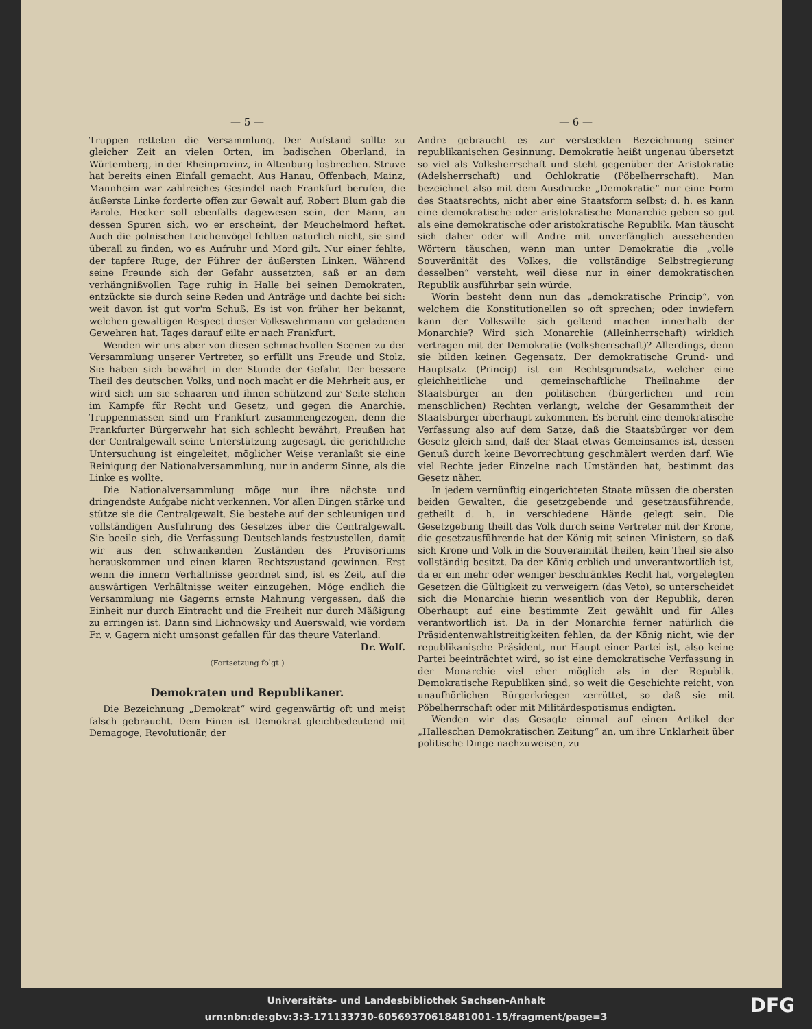— 5 —
Truppen retteten die Versammlung. Der Aufstand sollte zu gleicher Zeit an vielen Orten, im badischen Oberland, in Würtemberg, in der Rheinprovinz, in Altenburg losbrechen. Struve hat bereits einen Einfall gemacht. Aus Hanau, Offenbach, Mainz, Mannheim war zahlreiches Gesindel nach Frankfurt berufen, die äußerste Linke forderte offen zur Gewalt auf, Robert Blum gab die Parole. Hecker soll ebenfalls dagewesen sein, der Mann, an dessen Spuren sich, wo er erscheint, der Meuchelmord heftet. Auch die polnischen Leichenvögel fehlten natürlich nicht, sie sind überall zu finden, wo es Aufruhr und Mord gilt. Nur einer fehlte, der tapfere Ruge, der Führer der äußersten Linken. Während seine Freunde sich der Gefahr aussetzten, saß er an dem verhängnißvollen Tage ruhig in Halle bei seinen Demokraten, entzückte sie durch seine Reden und Anträge und dachte bei sich: weit davon ist gut vor'm Schuß. Es ist von früher her bekannt, welchen gewaltigen Respect dieser Volkswehrmann vor geladenen Gewehren hat. Tages darauf eilte er nach Frankfurt.
Wenden wir uns aber von diesen schmachvollen Scenen zu der Versammlung unserer Vertreter, so erfüllt uns Freude und Stolz. Sie haben sich bewährt in der Stunde der Gefahr. Der bessere Theil des deutschen Volks, und noch macht er die Mehrheit aus, er wird sich um sie schaaren und ihnen schützend zur Seite stehen im Kampfe für Recht und Gesetz, und gegen die Anarchie. Truppenmassen sind um Frankfurt zusammengezogen, denn die Frankfurter Bürgerwehr hat sich schlecht bewährt, Preußen hat der Centralgewalt seine Unterstützung zugesagt, die gerichtliche Untersuchung ist eingeleitet, möglicher Weise veranlaßt sie eine Reinigung der Nationalversammlung, nur in anderm Sinne, als die Linke es wollte.
Die Nationalversammlung möge nun ihre nächste und dringendste Aufgabe nicht verkennen. Vor allen Dingen stärke und stütze sie die Centralgewalt. Sie bestehe auf der schleunigen und vollständigen Ausführung des Gesetzes über die Centralgewalt. Sie beeile sich, die Verfassung Deutschlands festzustellen, damit wir aus den schwankenden Zuständen des Provisoriums herauskommen und einen klaren Rechtszustand gewinnen. Erst wenn die innern Verhältnisse geordnet sind, ist es Zeit, auf die auswärtigen Verhältnisse weiter einzugehen. Möge endlich die Versammlung nie Gagerns ernste Mahnung vergessen, daß die Einheit nur durch Eintracht und die Freiheit nur durch Mäßigung zu erringen ist. Dann sind Lichnowsky und Auerswald, wie vordem Fr. v. Gagern nicht umsonst gefallen für das theure Vaterland.
Dr. Wolf.
(Fortsetzung folgt.)
Demokraten und Republikaner.
Die Bezeichnung „Demokrat“ wird gegenwärtig oft und meist falsch gebraucht. Dem Einen ist Demokrat gleichbedeutend mit Demagoge, Revolutionär, der
— 6 —
Andre gebraucht es zur versteckten Bezeichnung seiner republikanischen Gesinnung. Demokratie heißt ungenau übersetzt so viel als Volksherrschaft und steht gegenüber der Aristokratie (Adelsherrschaft) und Ochlokratie (Pöbelherrschaft). Man bezeichnet also mit dem Ausdrucke „Demokratie“ nur eine Form des Staatsrechts, nicht aber eine Staatsform selbst; d. h. es kann eine demokratische oder aristokratische Monarchie geben so gut als eine demokratische oder aristokratische Republik. Man täuscht sich daher oder will Andre mit unverfänglich aussehenden Wörtern täuschen, wenn man unter Demokratie die „volle Souveränität des Volkes, die vollständige Selbstregierung desselben“ versteht, weil diese nur in einer demokratischen Republik ausführbar sein würde.
Worin besteht denn nun das „demokratische Princip“, von welchem die Konstitutionellen so oft sprechen; oder inwiefern kann der Volkswille sich geltend machen innerhalb der Monarchie? Wird sich Monarchie (Alleinherrschaft) wirklich vertragen mit der Demokratie (Volksherrschaft)? Allerdings, denn sie bilden keinen Gegensatz. Der demokratische Grund- und Hauptsatz (Princip) ist ein Rechtsgrundsatz, welcher eine gleichheitliche und gemeinschaftliche Theilnahme der Staatsbürger an den politischen (bürgerlichen und rein menschlichen) Rechten verlangt, welche der Gesammtheit der Staatsbürger überhaupt zukommen. Es beruht eine demokratische Verfassung also auf dem Satze, daß die Staatsbürger vor dem Gesetz gleich sind, daß der Staat etwas Gemeinsames ist, dessen Genuß durch keine Bevorrechtung geschmälert werden darf. Wie viel Rechte jeder Einzelne nach Umständen hat, bestimmt das Gesetz näher.
In jedem vernünftig eingerichteten Staate müssen die obersten beiden Gewalten, die gesetzgebende und gesetzausführende, getheilt d. h. in verschiedene Hände gelegt sein. Die Gesetzgebung theilt das Volk durch seine Vertreter mit der Krone, die gesetzausführende hat der König mit seinen Ministern, so daß sich Krone und Volk in die Souverainität theilen, kein Theil sie also vollständig besitzt. Da der König erblich und unverantwortlich ist, da er ein mehr oder weniger beschränktes Recht hat, vorgelegten Gesetzen die Gültigkeit zu verweigern (das Veto), so unterscheidet sich die Monarchie hierin wesentlich von der Republik, deren Oberhaupt auf eine bestimmte Zeit gewählt und für Alles verantwortlich ist. Da in der Monarchie ferner natürlich die Präsidentenwahlstreitigkeiten fehlen, da der König nicht, wie der republikanische Präsident, nur Haupt einer Partei ist, also keine Partei beeinträchtet wird, so ist eine demokratische Verfassung in der Monarchie viel eher möglich als in der Republik. Demokratische Republiken sind, so weit die Geschichte reicht, von unaufhörlichen Bürgerkriegen zerrüttet, so daß sie mit Pöbelherrschaft oder mit Militärdespotismus endigten.
Wenden wir das Gesagte einmal auf einen Artikel der „Halleschen Demokratischen Zeitung“ an, um ihre Unklarheit über politische Dinge nachzuweisen, zu
Universitäts- und Landesbibliothek Sachsen-Anhalt
urn:nbn:de:gbv:3:3-171133730-605693706184810​01-15/fragment/page=3
DFG